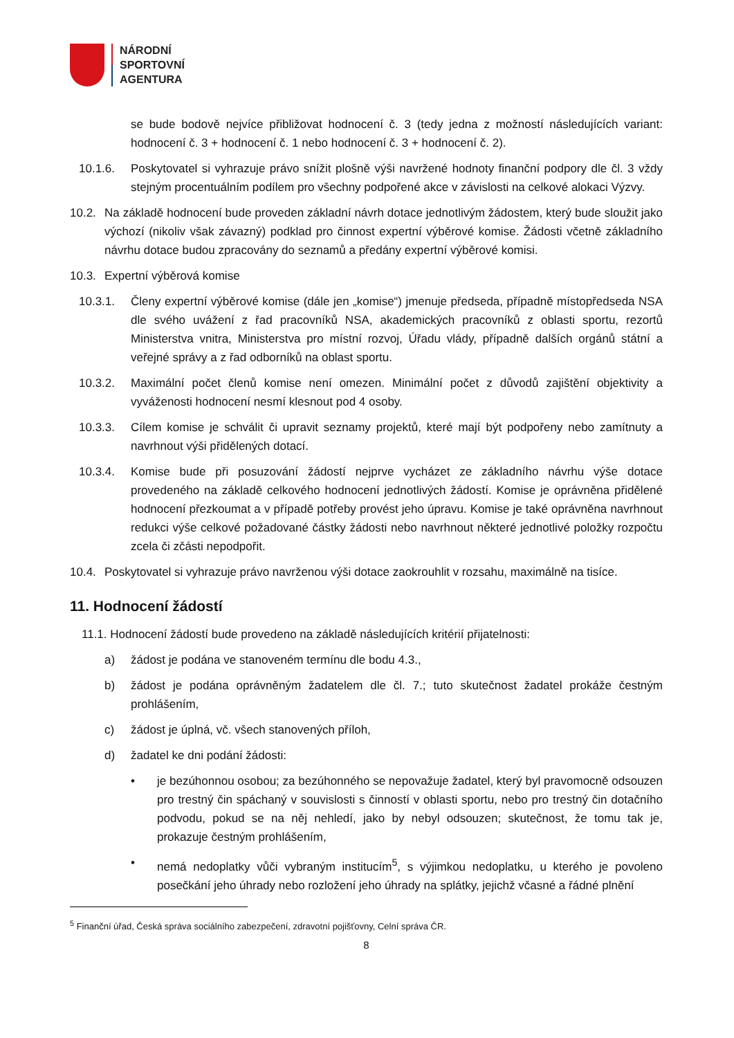NÁRODNÍ
SPORTOVNÍ
AGENTURA
se bude bodově nejvíce přibližovat hodnocení č. 3 (tedy jedna z možností následujících variant: hodnocení č. 3 + hodnocení č. 1 nebo hodnocení č. 3 + hodnocení č. 2).
10.1.6. Poskytovatel si vyhrazuje právo snížit plošně výši navržené hodnoty finanční podpory dle čl. 3 vždy stejným procentuálním podílem pro všechny podpořené akce v závislosti na celkové alokaci Výzvy.
10.2. Na základě hodnocení bude proveden základní návrh dotace jednotlivým žádostem, který bude sloužit jako výchozí (nikoliv však závazný) podklad pro činnost expertní výběrové komise. Žádosti včetně základního návrhu dotace budou zpracovány do seznamů a předány expertní výběrové komisi.
10.3. Expertní výběrová komise
10.3.1. Členy expertní výběrové komise (dále jen „komise“) jmenuje předseda, případně místopředseda NSA dle svého uvážení z řad pracovníků NSA, akademických pracovníků z oblasti sportu, rezortů Ministerstva vnitra, Ministerstva pro místní rozvoj, Úřadu vlády, případně dalších orgánů státní a veřejné správy a z řad odborníků na oblast sportu.
10.3.2. Maximální počet členů komise není omezen. Minimální počet z důvodů zajištění objektivity a vyváženosti hodnocení nesmí klesnout pod 4 osoby.
10.3.3. Cílem komise je schválit či upravit seznamy projektů, které mají být podpořeny nebo zamítnuty a navrhnout výši přidělených dotací.
10.3.4. Komise bude při posuzování žádostí nejprve vycházet ze základního návrhu výše dotace provedeného na základě celkového hodnocení jednotlivých žádostí. Komise je oprávněna přidělené hodnocení přezkoumat a v případě potřeby provést jeho úpravu. Komise je také oprávněna navrhnout redukci výše celkové požadované částky žádosti nebo navrhnout některé jednotlivé položky rozpočtu zcela či zčásti nepodpořit.
10.4. Poskytovatel si vyhrazuje právo navrženou výši dotace zaokrouhlit v rozsahu, maximálně na tisíce.
11. Hodnocení žádostí
11.1. Hodnocení žádostí bude provedeno na základě následujících kritérií přijatelnosti:
a) žádost je podána ve stanoveném termínu dle bodu 4.3.,
b) žádost je podána oprávněným žadatelem dle čl. 7.; tuto skutečnost žadatel prokáže čestným prohlášením,
c) žádost je úplná, vč. všech stanovených příloh,
d) žadatel ke dni podání žádosti:
• je bezúhonnou osobou; za bezúhonného se nepovažuje žadatel, který byl pravomocně odsouzen pro trestný čin spáchaný v souvislosti s činností v oblasti sportu, nebo pro trestný čin dotačního podvodu, pokud se na něj nehledí, jako by nebyl odsouzen; skutečnost, že tomu tak je, prokazuje čestným prohlášením,
• nemá nedoplatky vůči vybraným institucím<sup>5</sup>, s výjimkou nedoplatku, u kterého je povoleno posečkání jeho úhrady nebo rozložení jeho úhrady na splátky, jejichž včasné a řádné plnění
<sup>5</sup> Finanční úřad, Česká správa sociálního zabezpečení, zdravotní pojišťovny, Celní správa ČR.
8